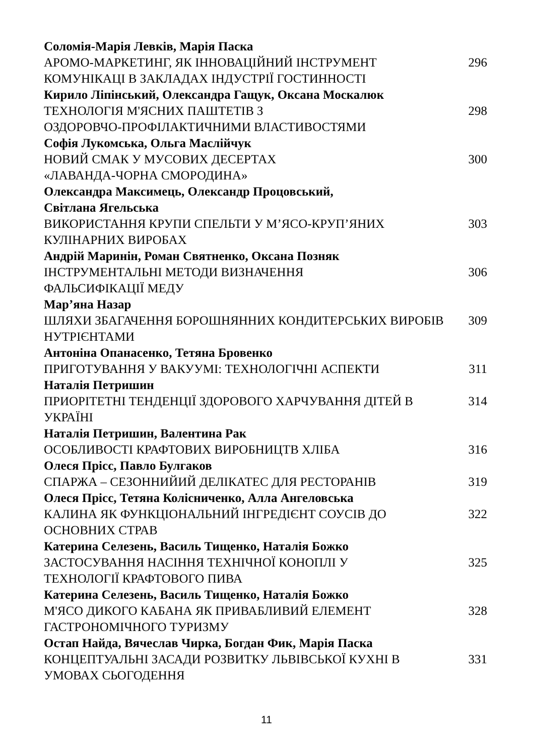Соломія-Марія Левків, Марія Паска
АРОМО-МАРКЕТИНГ, ЯК ІННОВАЦІЙНИЙ ІНСТРУМЕНТ КОМУНІКАЦІ В ЗАКЛАДАХ ІНДУСТРІЇ ГОСТИННОСТІ
296
Кирило Ліпінський, Олександра Гащук, Оксана Москалюк
ТЕХНОЛОГІЯ М'ЯСНИХ ПАШТЕТІВ З
ОЗДОРОВЧО-ПРОФІЛАКТИЧНИМИ ВЛАСТИВОСТЯМИ
298
Софія Лукомська, Ольга Маслійчук
НОВИЙ СМАК У МУСОВИХ ДЕСЕРТАХ
«ЛАВАНДА-ЧОРНА СМОРОДИНА»
300
Олександра Максимець, Олександр Процовський,
Світлана Ягельська
ВИКОРИСТАННЯ КРУПИ СПЕЛЬТИ У М’ЯСО-КРУП’ЯНИХ КУЛІНАРНИХ ВИРОБАХ
303
Андрій Маринін, Роман Святненко, Оксана Позняк
ІНСТРУМЕНТАЛЬНІ МЕТОДИ ВИЗНАЧЕННЯ
ФАЛЬСИФІКАЦІЇ МЕДУ
306
Мар’яна Назар
ШЛЯХИ ЗБАГАЧЕННЯ БОРОШНЯННИХ КОНДИТЕРСЬКИХ ВИРОБІВ НУТРІЄНТАМИ
309
Антоніна Опанасенко, Тетяна Бровенко
ПРИГОТУВАННЯ У ВАКУУМІ: ТЕХНОЛОГІЧНІ АСПЕКТИ 311
Наталія Петришин
ПРИОРІТЕТНІ ТЕНДЕНЦІЇ ЗДОРОВОГО ХАРЧУВАННЯ ДІТЕЙ В УКРАЇНІ
314
Наталія Петришин, Валентина Рак
ОСОБЛИВОСТІ КРАФТОВИХ ВИРОБНИЦТВ ХЛІБА 316
Олеся Прісс, Павло Булгаков
СПАРЖА – СЕЗОННИЙИЙ ДЕЛІКАТЕС ДЛЯ РЕСТОРАНІВ 319
Олеся Пріcс, Тетяна Колісниченко, Алла Ангеловська
КАЛИНА ЯК ФУНКЦІОНАЛЬНИЙ ІНГРЕДІЄНТ СОУСІВ ДО ОСНОВНИХ СТРАВ
322
Катерина Селезень, Василь Тищенко, Наталія Божко
ЗАСТОСУВАННЯ НАСІННЯ ТЕХНІЧНОЇ КОНОПЛІ У
ТЕХНОЛОГІЇ КРАФТОВОГО ПИВА
325
Катерина Селезень, Василь Тищенко, Наталія Божко
М'ЯСО ДИКОГО КАБАНА ЯК ПРИВАБЛИВИЙ ЕЛЕМЕНТ
ГАСТРОНОМІЧНОГО ТУРИЗМУ
328
Остап Найда, Вячеслав Чирка, Богдан Фик, Марія Паска
КОНЦЕПТУАЛЬНІ ЗАСАДИ РОЗВИТКУ ЛЬВІВСЬКОЇ КУХНІ В УМОВАХ СЬОГОДЕННЯ
331
11